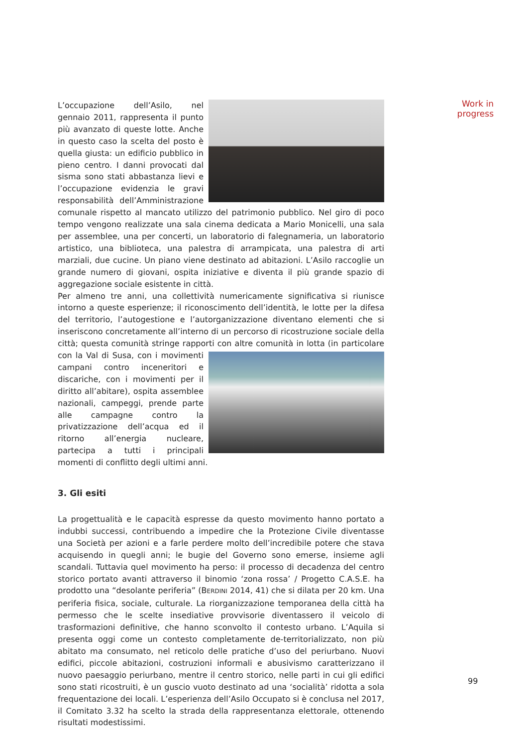Work in progress
L’occupazione dell’Asilo, nel gennaio 2011, rappresenta il punto più avanzato di queste lotte. Anche in questo caso la scelta del posto è quella giusta: un edificio pubblico in pieno centro. I danni provocati dal sisma sono stati abbastanza lievi e l’occupazione evidenzia le gravi responsabilità dell’Amministrazione comunale rispetto al mancato utilizzo del patrimonio pubblico. Nel giro di poco tempo vengono realizzate una sala cinema dedicata a Mario Monicelli, una sala per assemblee, una per concerti, un laboratorio di falegnameria, un laboratorio artistico, una biblioteca, una palestra di arrampicata, una palestra di arti marziali, due cucine. Un piano viene destinato ad abitazioni. L’Asilo raccoglie un grande numero di giovani, ospita iniziative e diventa il più grande spazio di aggregazione sociale esistente in città.
Per almeno tre anni, una collettività numericamente significativa si riunisce intorno a queste esperienze; il riconoscimento dell’identità, le lotte per la difesa del territorio, l’autogestione e l’autorganizzazione diventano elementi che si inseriscono concretamente all’interno di un percorso di ricostruzione sociale della città; questa comunità stringe rapporti con altre comunità in lotta (in particolare con la Val di Susa, con i movimenti campani contro inceneritori e discariche, con i movimenti per il diritto all’abitare), ospita assemblee nazionali, campeggi, prende parte alle campagne contro la privatizzazione dell’acqua ed il ritorno all’energia nucleare, partecipa a tutti i principali momenti di conflitto degli ultimi anni.
3. Gli esiti
La progettualità e le capacità espresse da questo movimento hanno portato a indubbi successi, contribuendo a impedire che la Protezione Civile diventasse una Società per azioni e a farle perdere molto dell’incredibile potere che stava acquisendo in quegli anni; le bugie del Governo sono emerse, insieme agli scandali. Tuttavia quel movimento ha perso: il processo di decadenza del centro storico portato avanti attraverso il binomio ‘zona rossa’ / Progetto C.A.S.E. ha prodotto una “desolante periferia” (BERDINI 2014, 41) che si dilata per 20 km. Una periferia fisica, sociale, culturale. La riorganizzazione temporanea della città ha permesso che le scelte insediative provvisorie diventassero il veicolo di trasformazioni definitive, che hanno sconvolto il contesto urbano. L’Aquila si presenta oggi come un contesto completamente de-territorializzato, non più abitato ma consumato, nel reticolo delle pratiche d’uso del periurbano. Nuovi edifici, piccole abitazioni, costruzioni informali e abusivismo caratterizzano il nuovo paesaggio periurbano, mentre il centro storico, nelle parti in cui gli edifici sono stati ricostruiti, è un guscio vuoto destinato ad una ‘socialità’ ridotta a sola frequentazione dei locali. L’esperienza dell’Asilo Occupato si è conclusa nel 2017, il Comitato 3.32 ha scelto la strada della rappresentanza elettorale, ottenendo risultati modestissimi.
99